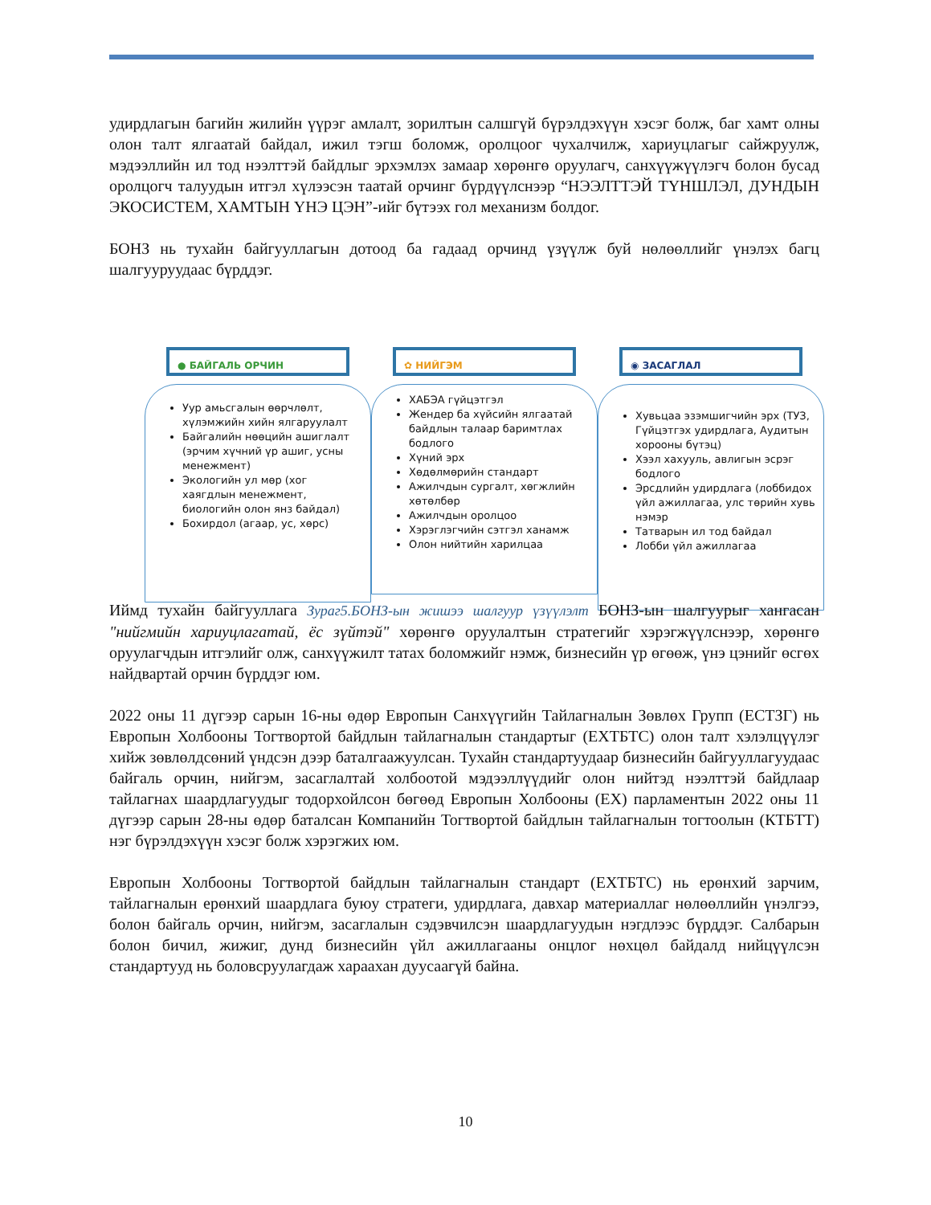удирдлагын багийн жилийн үүрэг амлалт, зорилтын салшгүй бүрэлдэхүүн хэсэг болж, баг хамт олны олон талт ялгаатай байдал, ижил тэгш боломж, оролцоог чухалчилж, хариуцлагыг сайжруулж, мэдээллийн ил тод нээлттэй байдлыг эрхэмлэх замаар хөрөнгө оруулагч, санхүүжүүлэгч болон бусад оролцогч талуудын итгэл хүлээсэн таатай орчинг бүрдүүлснээр “НЭЭЛТТЭЙ ТҮНШЛЭЛ, ДУНДЫН ЭКОСИСТЕМ, ХАМТЫН ҮНЭ ЦЭН”-ийг бүтээх гол механизм болдог.
БОНЗ нь тухайн байгууллагын дотоод ба гадаад орчинд үзүүлж буй нөлөөллийг үнэлэх багц шалгууруудаас бүрддэг.
● БАЙГАЛЬ ОРЧИН
Уур амьсгалын өөрчлөлт, хүлэмжийн хийн ялгаруулалт
Байгалийн нөөцийн ашиглалт (эрчим хүчний үр ашиг, усны менежмент)
Экологийн ул мөр (хог хаягдлын менежмент, биологийн олон янз байдал)
Бохирдол (агаар, ус, хөрс)
✿ НИЙГЭМ
ХАБЭА гүйцэтгэл
Жендер ба хүйсийн ялгаатай байдлын талаар баримтлах бодлого
Хүний эрх
Хөдөлмөрийн стандарт
Ажилчдын сургалт, хөгжлийн хөтөлбөр
Ажилчдын оролцоо
Хэрэглэгчийн сэтгэл ханамж
Олон нийтийн харилцаа
◉ ЗАСАГЛАЛ
Хувьцаа эзэмшигчийн эрх (ТУЗ, Гүйцэтгэх удирдлага, Аудитын хорооны бүтэц)
Хээл хахууль, авлигын эсрэг бодлого
Эрсдлийн удирдлага (лоббидох үйл ажиллагаа, улс төрийн хувь нэмэр
Татварын ил тод байдал
Лобби үйл ажиллагаа
Иймд тухайн байгууллага Зураг5.БОНЗ-ын жишээ шалгуур үзүүлэлт БОНЗ-ын шалгуурыг хангасан "нийгмийн хариуцлагатай, ёс зүйтэй" хөрөнгө оруулалтын стратегийг хэрэгжүүлснээр, хөрөнгө оруулагчдын итгэлийг олж, санхүүжилт татах боломжийг нэмж, бизнесийн үр өгөөж, үнэ цэнийг өсгөх найдвартай орчин бүрддэг юм.
2022 оны 11 дүгээр сарын 16-ны өдөр Европын Санхүүгийн Тайлагналын Зөвлөх Групп (ЕСТЗГ) нь Европын Холбооны Тогтвортой байдлын тайлагналын стандартыг (ЕХТБТС) олон талт хэлэлцүүлэг хийж зөвлөлдсөний үндсэн дээр баталгаажуулсан. Тухайн стандартуудаар бизнесийн байгууллагуудаас байгаль орчин, нийгэм, засаглалтай холбоотой мэдээллүүдийг олон нийтэд нээлттэй байдлаар тайлагнах шаардлагуудыг тодорхойлсон бөгөөд Европын Холбооны (ЕХ) парламентын 2022 оны 11 дүгээр сарын 28-ны өдөр баталсан Компанийн Тогтвортой байдлын тайлагналын тогтоолын (КТБТТ) нэг бүрэлдэхүүн хэсэг болж хэрэгжих юм.
Европын Холбооны Тогтвортой байдлын тайлагналын стандарт (ЕХТБТС) нь ерөнхий зарчим, тайлагналын ерөнхий шаардлага буюу стратеги, удирдлага, давхар материаллаг нөлөөллийн үнэлгээ, болон байгаль орчин, нийгэм, засаглалын сэдэвчилсэн шаардлагуудын нэгдлээс бүрддэг. Салбарын болон бичил, жижиг, дунд бизнесийн үйл ажиллагааны онцлог нөхцөл байдалд нийцүүлсэн стандартууд нь боловсруулагдаж хараахан дуусаагүй байна.
10